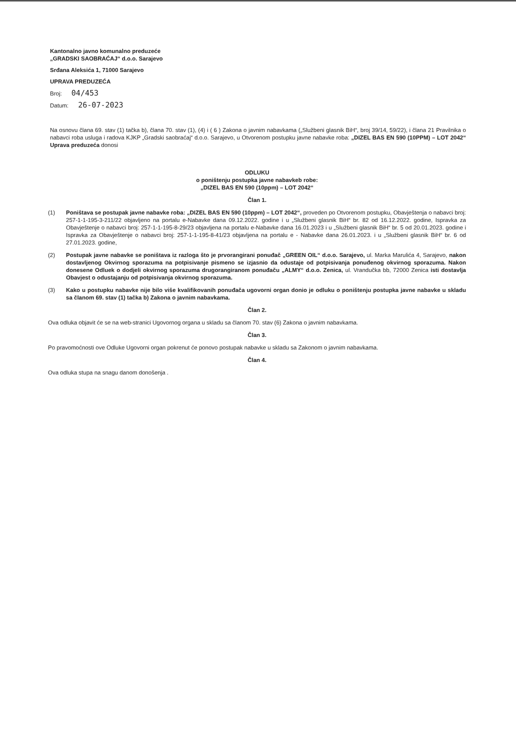Kantonalno javno komunalno preduzeće
„GRADSKI SAOBRAĆAJ“ d.o.o. Sarajevo
Srđana Aleksića 1, 71000 Sarajevo
UPRAVA PREDUZEĆA
Broj: 04/453
Datum: 26-07-2023
Na osnovu člana 69. stav (1) tačka b), člana 70. stav (1), (4) i ( 6 ) Zakona o javnim nabavkama („Službeni glasnik BiH“, broj 39/14, 59/22), i člana 21 Pravilnika o nabavci roba usluga i radova KJKP „Gradski saobraćaj“ d.o.o. Sarajevo, u Otvorenom postupku javne nabavke roba: „DIZEL BAS EN 590 (10PPM) – LOT 2042“ Uprava preduzeća donosi
ODLUKU
o poništenju postupka javne nabavkeb robe:
„DIZEL BAS EN 590 (10ppm) – LOT 2042“
Član 1.
(1) Poništava se postupak javne nabavke roba: „DIZEL BAS EN 590 (10ppm) – LOT 2042“, proveden po Otvorenom postupku, Obavještenja o nabavci broj: 257-1-1-195-3-211/22 objavljeno na portalu e-Nabavke dana 09.12.2022. godine i u „Službeni glasnik BiH“ br. 82 od 16.12.2022. godine, Ispravka za Obavještenje o nabavci broj: 257-1-1-195-8-29/23 objavljena na portalu e-Nabavke dana 16.01.2023 i u „Službeni glasnik BiH“ br. 5 od 20.01.2023. godine i Ispravka za Obavještenje o nabavci broj: 257-1-1-195-8-41/23 objavljena na portalu e - Nabavke dana 26.01.2023. i u „Službeni glasnik BiH“ br. 6 od 27.01.2023. godine,
(2) Postupak javne nabavke se poništava iz razloga što je prvorangirani ponuđač „GREEN OIL“ d.o.o. Sarajevo, ul. Marka Marulića 4, Sarajevo, nakon dostavljenog Okvirnog sporazuma na potpisivanje pismeno se izjasnio da odustaje od potpisivanja ponuđenog okvirnog sporazuma. Nakon donesene Odluek o dodjeli okvirnog sporazuma drugorangiranom ponuđaču „ALMY“ d.o.o. Zenica, ul. Vrandučka bb, 72000 Zenica isti dostavlja Obavjest o odustajanju od potpisivanja okvirnog sporazuma.
(3) Kako u postupku nabavke nije bilo više kvalifikovanih ponuđača ugovorni organ donio je odluku o poništenju postupka javne nabavke u skladu sa članom 69. stav (1) tačka b) Zakona o javnim nabavkama.
Član 2.
Ova odluka objavit će se na web-stranici Ugovornog organa u skladu sa članom 70. stav (6) Zakona o javnim nabavkama.
Član 3.
Po pravomoćnosti ove Odluke Ugovorni organ pokrenut će ponovo postupak nabavke u skladu sa Zakonom o javnim nabavkama.
Član 4.
Ova odluka stupa na snagu danom donošenja .